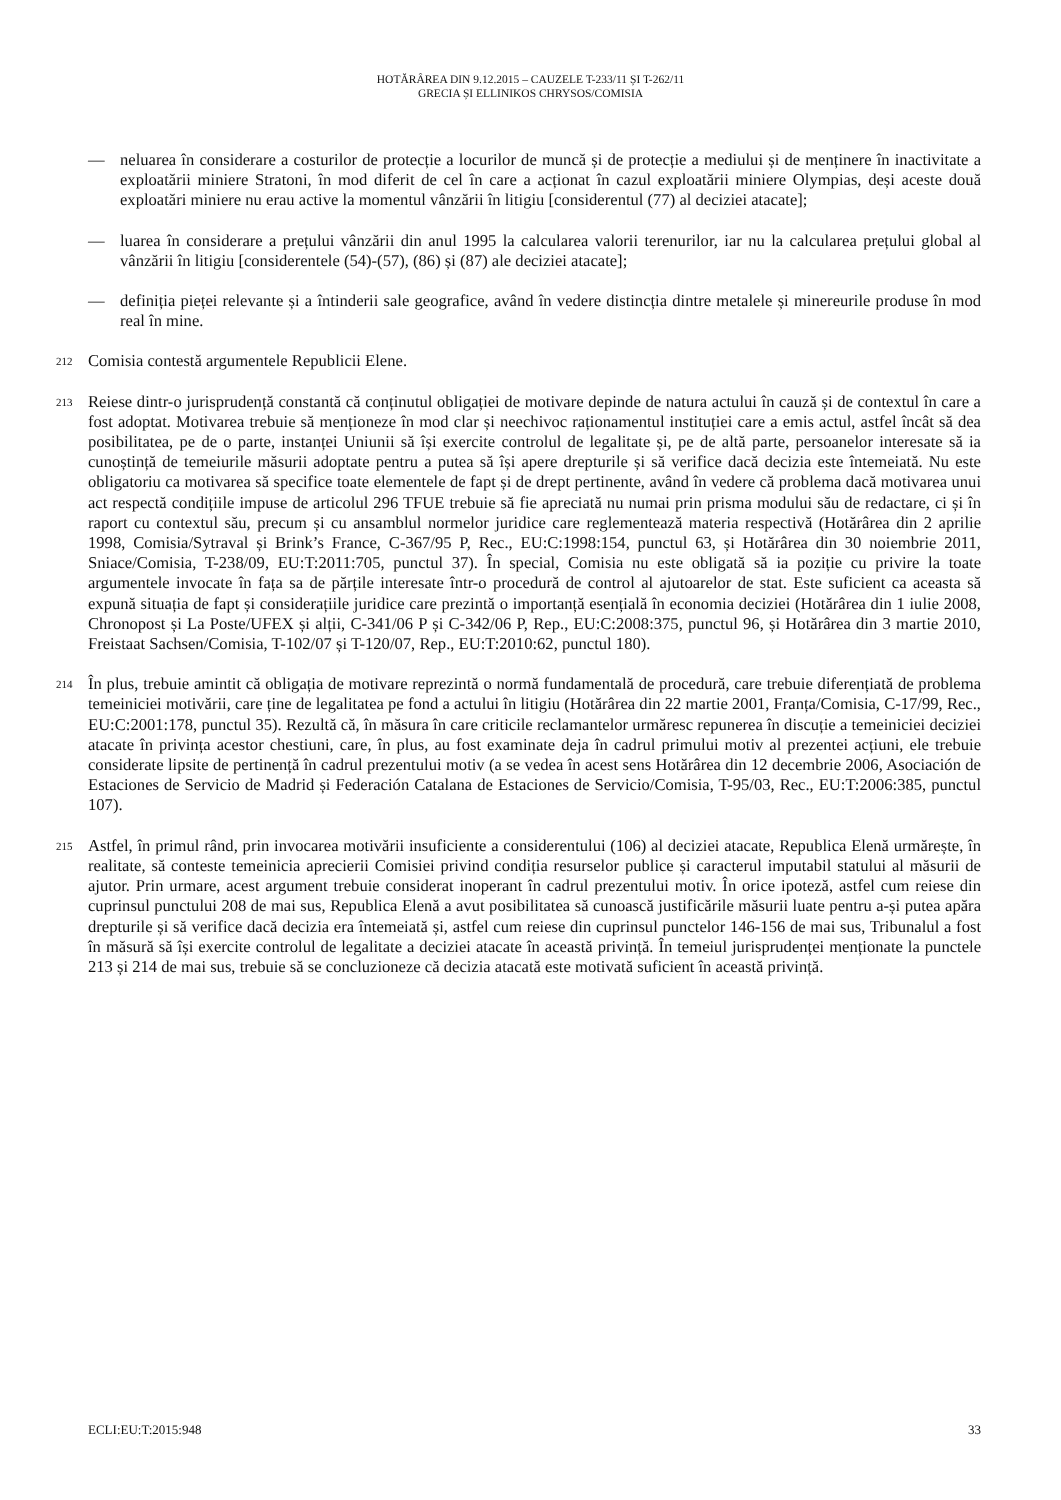HOTĂRÂREA DIN 9.12.2015 – CAUZELE T-233/11 ȘI T-262/11
GRECIA ȘI ELLINIKOS CHRYSOS/COMISIA
— neluarea în considerare a costurilor de protecție a locurilor de muncă și de protecție a mediului și de menținere în inactivitate a exploatării miniere Stratoni, în mod diferit de cel în care a acționat în cazul exploatării miniere Olympias, deși aceste două exploatări miniere nu erau active la momentul vânzării în litigiu [considerentul (77) al deciziei atacate];
— luarea în considerare a prețului vânzării din anul 1995 la calcularea valorii terenurilor, iar nu la calcularea prețului global al vânzării în litigiu [considerentele (54)-(57), (86) și (87) ale deciziei atacate];
— definiția pieței relevante și a întinderii sale geografice, având în vedere distincția dintre metalele și minereurile produse în mod real în mine.
212
Comisia contestă argumentele Republicii Elene.
213
Reiese dintr-o jurisprudență constantă că conținutul obligației de motivare depinde de natura actului în cauză și de contextul în care a fost adoptat. Motivarea trebuie să menționeze în mod clar și neechivoc raționamentul instituției care a emis actul, astfel încât să dea posibilitatea, pe de o parte, instanței Uniunii să își exercite controlul de legalitate și, pe de altă parte, persoanelor interesate să ia cunoștință de temeiurile măsurii adoptate pentru a putea să își apere drepturile și să verifice dacă decizia este întemeiată. Nu este obligatoriu ca motivarea să specifice toate elementele de fapt și de drept pertinente, având în vedere că problema dacă motivarea unui act respectă condițiile impuse de articolul 296 TFUE trebuie să fie apreciată nu numai prin prisma modului său de redactare, ci și în raport cu contextul său, precum și cu ansamblul normelor juridice care reglementează materia respectivă (Hotărârea din 2 aprilie 1998, Comisia/Sytraval și Brink’s France, C-367/95 P, Rec., EU:C:1998:154, punctul 63, și Hotărârea din 30 noiembrie 2011, Sniace/Comisia, T-238/09, EU:T:2011:705, punctul 37). În special, Comisia nu este obligată să ia poziție cu privire la toate argumentele invocate în fața sa de părțile interesate într-o procedură de control al ajutoarelor de stat. Este suficient ca aceasta să expună situația de fapt și considerațiile juridice care prezintă o importanță esențială în economia deciziei (Hotărârea din 1 iulie 2008, Chronopost și La Poste/UFEX și alții, C-341/06 P și C-342/06 P, Rep., EU:C:2008:375, punctul 96, și Hotărârea din 3 martie 2010, Freistaat Sachsen/Comisia, T-102/07 și T-120/07, Rep., EU:T:2010:62, punctul 180).
214
În plus, trebuie amintit că obligația de motivare reprezintă o normă fundamentală de procedură, care trebuie diferențiată de problema temeiniciei motivării, care ține de legalitatea pe fond a actului în litigiu (Hotărârea din 22 martie 2001, Franța/Comisia, C-17/99, Rec., EU:C:2001:178, punctul 35). Rezultă că, în măsura în care criticile reclamantelor urmăresc repunerea în discuție a temeiniciei deciziei atacate în privința acestor chestiuni, care, în plus, au fost examinate deja în cadrul primului motiv al prezentei acțiuni, ele trebuie considerate lipsite de pertinență în cadrul prezentului motiv (a se vedea în acest sens Hotărârea din 12 decembrie 2006, Asociación de Estaciones de Servicio de Madrid și Federación Catalana de Estaciones de Servicio/Comisia, T-95/03, Rec., EU:T:2006:385, punctul 107).
215
Astfel, în primul rând, prin invocarea motivării insuficiente a considerentului (106) al deciziei atacate, Republica Elenă urmărește, în realitate, să conteste temeinicia aprecierii Comisiei privind condiția resurselor publice și caracterul imputabil statului al măsurii de ajutor. Prin urmare, acest argument trebuie considerat inoperant în cadrul prezentului motiv. În orice ipoteză, astfel cum reiese din cuprinsul punctului 208 de mai sus, Republica Elenă a avut posibilitatea să cunoască justificările măsurii luate pentru a-și putea apăra drepturile și să verifice dacă decizia era întemeiată și, astfel cum reiese din cuprinsul punctelor 146-156 de mai sus, Tribunalul a fost în măsură să își exercite controlul de legalitate a deciziei atacate în această privință. În temeiul jurisprudenței menționate la punctele 213 și 214 de mai sus, trebuie să se concluzioneze că decizia atacată este motivată suficient în această privință.
ECLI:EU:T:2015:948 33